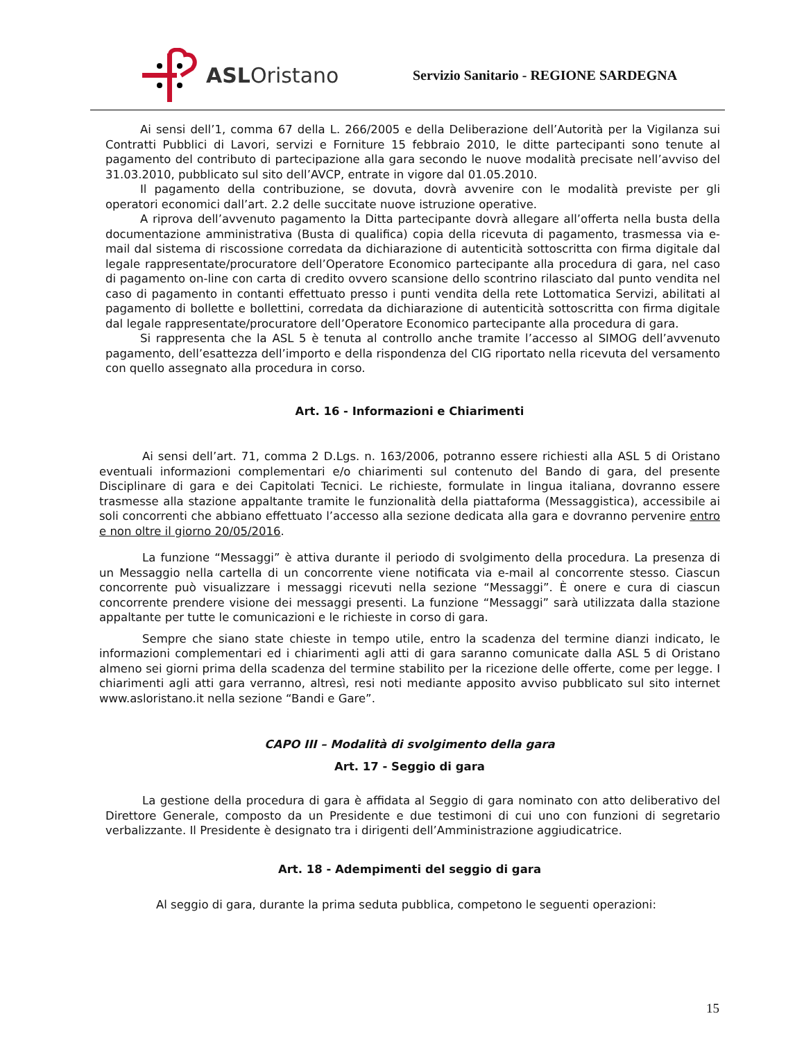ASLOristano
Servizio Sanitario - REGIONE SARDEGNA
Ai sensi dell’1, comma 67 della L. 266/2005 e della Deliberazione dell’Autorità per la Vigilanza sui Contratti Pubblici di Lavori, servizi e Forniture 15 febbraio 2010, le ditte partecipanti sono tenute al pagamento del contributo di partecipazione alla gara secondo le nuove modalità precisate nell’avviso del 31.03.2010, pubblicato sul sito dell’AVCP, entrate in vigore dal 01.05.2010.
Il pagamento della contribuzione, se dovuta, dovrà avvenire con le modalità previste per gli operatori economici dall’art. 2.2 delle succitate nuove istruzione operative.
A riprova dell’avvenuto pagamento la Ditta partecipante dovrà allegare all’offerta nella busta della documentazione amministrativa (Busta di qualifica) copia della ricevuta di pagamento, trasmessa via e-mail dal sistema di riscossione corredata da dichiarazione di autenticità sottoscritta con firma digitale dal legale rappresentate/procuratore dell’Operatore Economico partecipante alla procedura di gara, nel caso di pagamento on-line con carta di credito ovvero scansione dello scontrino rilasciato dal punto vendita nel caso di pagamento in contanti effettuato presso i punti vendita della rete Lottomatica Servizi, abilitati al pagamento di bollette e bollettini, corredata da dichiarazione di autenticità sottoscritta con firma digitale dal legale rappresentate/procuratore dell’Operatore Economico partecipante alla procedura di gara.
Si rappresenta che la ASL 5 è tenuta al controllo anche tramite l’accesso al SIMOG dell’avvenuto pagamento, dell’esattezza dell’importo e della rispondenza del CIG riportato nella ricevuta del versamento con quello assegnato alla procedura in corso.
Art. 16 - Informazioni e Chiarimenti
Ai sensi dell’art. 71, comma 2 D.Lgs. n. 163/2006, potranno essere richiesti alla ASL 5 di Oristano eventuali informazioni complementari e/o chiarimenti sul contenuto del Bando di gara, del presente Disciplinare di gara e dei Capitolati Tecnici. Le richieste, formulate in lingua italiana, dovranno essere trasmesse alla stazione appaltante tramite le funzionalità della piattaforma (Messaggistica), accessibile ai soli concorrenti che abbiano effettuato l’accesso alla sezione dedicata alla gara e dovranno pervenire entro e non oltre il giorno 20/05/2016.
La funzione “Messaggi” è attiva durante il periodo di svolgimento della procedura. La presenza di un Messaggio nella cartella di un concorrente viene notificata via e-mail al concorrente stesso. Ciascun concorrente può visualizzare i messaggi ricevuti nella sezione “Messaggi”. È onere e cura di ciascun concorrente prendere visione dei messaggi presenti. La funzione “Messaggi” sarà utilizzata dalla stazione appaltante per tutte le comunicazioni e le richieste in corso di gara.
Sempre che siano state chieste in tempo utile, entro la scadenza del termine dianzi indicato, le informazioni complementari ed i chiarimenti agli atti di gara saranno comunicate dalla ASL 5 di Oristano almeno sei giorni prima della scadenza del termine stabilito per la ricezione delle offerte, come per legge. I chiarimenti agli atti gara verranno, altresì, resi noti mediante apposito avviso pubblicato sul sito internet www.asloristano.it nella sezione “Bandi e Gare”.
CAPO III – Modalità di svolgimento della gara
Art. 17 - Seggio di gara
La gestione della procedura di gara è affidata al Seggio di gara nominato con atto deliberativo del Direttore Generale, composto da un Presidente e due testimoni di cui uno con funzioni di segretario verbalizzante. Il Presidente è designato tra i dirigenti dell’Amministrazione aggiudicatrice.
Art. 18 - Adempimenti del seggio di gara
Al seggio di gara, durante la prima seduta pubblica, competono le seguenti operazioni:
15